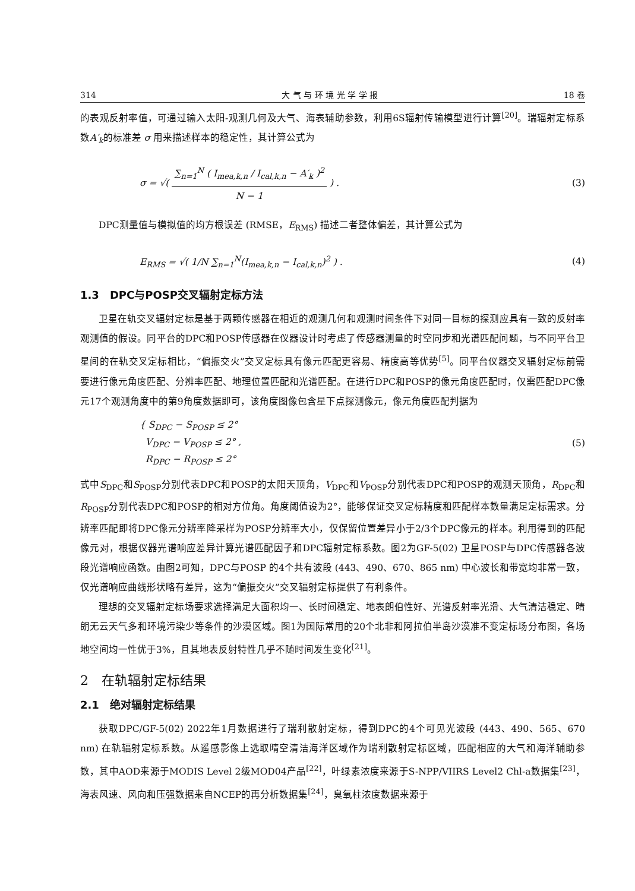314 大 气 与 环 境 光 学 学 报 18 卷
的表观反射率值，可通过输入太阳-观测几何及大气、海表辅助参数，利用6S辐射传输模型进行计算<sup>[20]</sup>。瑞辐射定标系数A′<sub>k</sub>的标准差 σ 用来描述样本的稳定性，其计算公式为
σ = √( ∑<sub>n=1</sub><sup>N</sup> ( I<sub>mea,k,n</sub> / I<sub>cal,k,n</sub> − A′<sub>k</sub> )<sup>2</sup> N − 1 ) . (3)
DPC测量值与模拟值的均方根误差 (RMSE，E<sub>RMS</sub>) 描述二者整体偏差，其计算公式为
E<sub>RMS</sub> = √( 1/N ∑<sub>n=1</sub><sup>N</sup>(I<sub>mea,k,n</sub> − I<sub>cal,k,n</sub>)<sup>2</sup> ) . (4)
1.3　DPC与POSP交叉辐射定标方法
卫星在轨交叉辐射定标是基于两颗传感器在相近的观测几何和观测时间条件下对同一目标的探测应具有一致的反射率观测值的假设。同平台的DPC和POSP传感器在仪器设计时考虑了传感器测量的时空同步和光谱匹配问题，与不同平台卫星间的在轨交叉定标相比，“偏振交火”交叉定标具有像元匹配更容易、精度高等优势<sup>[5]</sup>。同平台仪器交叉辐射定标前需要进行像元角度匹配、分辨率匹配、地理位置匹配和光谱匹配。在进行DPC和POSP的像元角度匹配时，仅需匹配DPC像元17个观测角度中的第9角度数据即可，该角度图像包含星下点探测像元，像元角度匹配判据为
{ S<sub>DPC</sub> − S<sub>POSP</sub> ≤ 2°
V<sub>DPC</sub> − V<sub>POSP</sub> ≤ 2° ,
R<sub>DPC</sub> − R<sub>POSP</sub> ≤ 2° (5)
式中S<sub>DPC</sub>和S<sub>POSP</sub>分别代表DPC和POSP的太阳天顶角，V<sub>DPC</sub>和V<sub>POSP</sub>分别代表DPC和POSP的观测天顶角，R<sub>DPC</sub>和R<sub>POSP</sub>分别代表DPC和POSP的相对方位角。角度阈值设为2°，能够保证交叉定标精度和匹配样本数量满足定标需求。分辨率匹配即将DPC像元分辨率降采样为POSP分辨率大小，仅保留位置差异小于2/3个DPC像元的样本。利用得到的匹配像元对，根据仪器光谱响应差异计算光谱匹配因子和DPC辐射定标系数。图2为GF-5(02) 卫星POSP与DPC传感器各波段光谱响应函数。由图2可知，DPC与POSP 的4个共有波段 (443、490、670、865 nm) 中心波长和带宽均非常一致，仅光谱响应曲线形状略有差异，这为“偏振交火”交叉辐射定标提供了有利条件。
理想的交叉辐射定标场要求选择满足大面积均一、长时间稳定、地表朗伯性好、光谱反射率光滑、大气清洁稳定、晴朗无云天气多和环境污染少等条件的沙漠区域。图1为国际常用的20个北非和阿拉伯半岛沙漠准不变定标场分布图，各场地空间均一性优于3%，且其地表反射特性几乎不随时间发生变化<sup>[21]</sup>。
2　在轨辐射定标结果
2.1　绝对辐射定标结果
获取DPC/GF-5(02) 2022年1月数据进行了瑞利散射定标，得到DPC的4个可见光波段 (443、490、565、670 nm) 在轨辐射定标系数。从遥感影像上选取晴空清洁海洋区域作为瑞利散射定标区域，匹配相应的大气和海洋辅助参数，其中AOD来源于MODIS Level 2级MOD04产品<sup>[22]</sup>，叶绿素浓度来源于S-NPP/VIIRS Level2 Chl-a数据集<sup>[23]</sup>，海表风速、风向和压强数据来自NCEP的再分析数据集<sup>[24]</sup>，臭氧柱浓度数据来源于